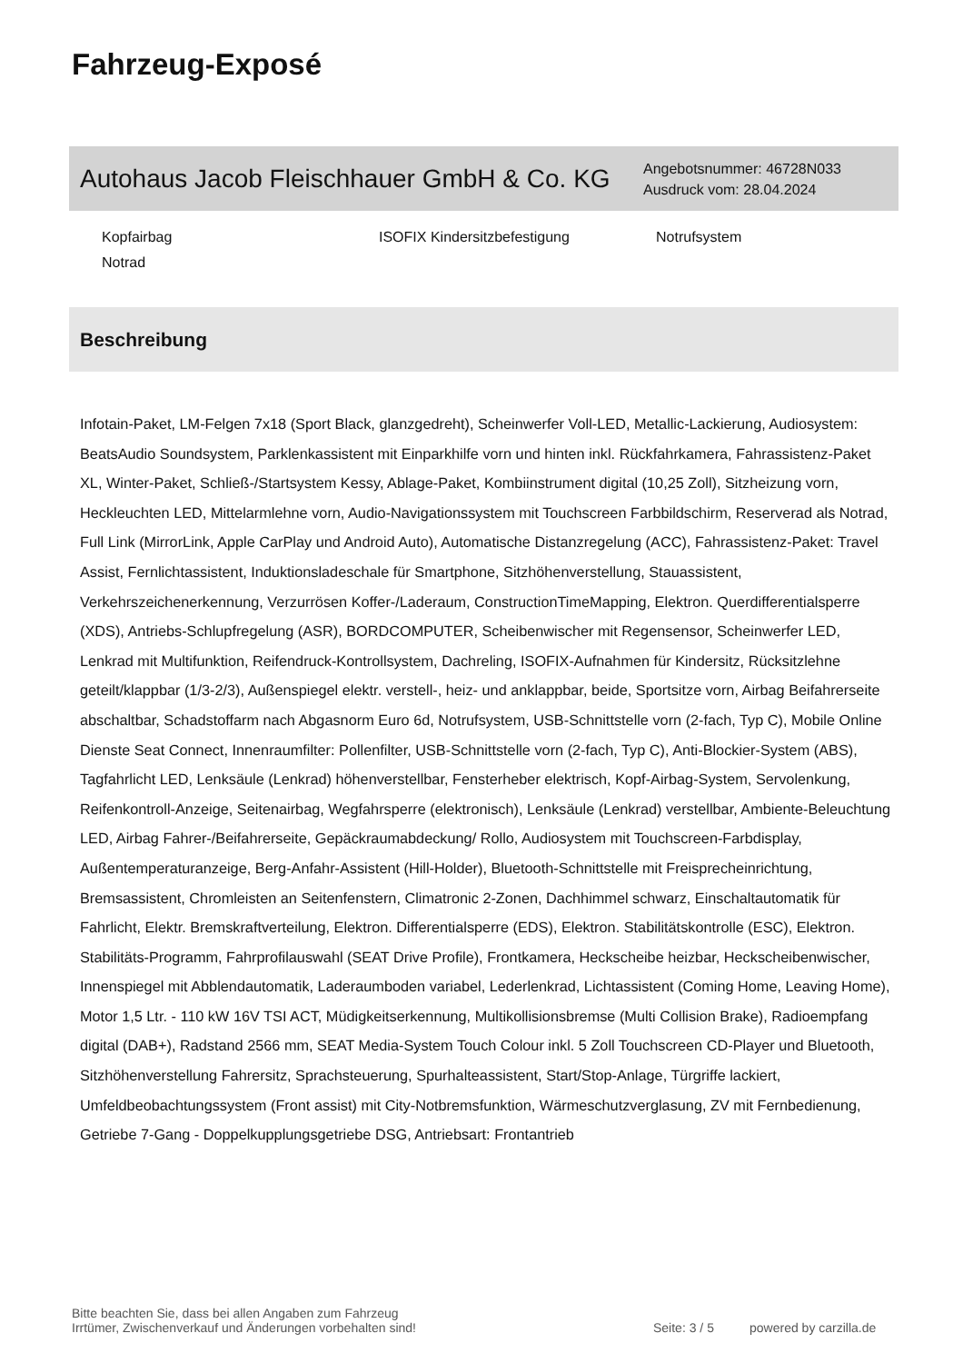Fahrzeug-Exposé
Autohaus Jacob Fleischhauer GmbH & Co. KG
Angebotsnummer: 46728N033
Ausdruck vom: 28.04.2024
Kopfairbag
ISOFIX Kindersitzbefestigung
Notrufsystem
Notrad
Beschreibung
Infotain-Paket, LM-Felgen 7x18 (Sport Black, glanzgedreht), Scheinwerfer Voll-LED, Metallic-Lackierung, Audiosystem: BeatsAudio Soundsystem, Parklenkassistent mit Einparkhilfe vorn und hinten inkl. Rückfahrkamera, Fahrassistenz-Paket XL, Winter-Paket, Schließ-/Startsystem Kessy, Ablage-Paket, Kombiinstrument digital (10,25 Zoll), Sitzheizung vorn, Heckleuchten LED, Mittelarmlehne vorn, Audio-Navigationssystem mit Touchscreen Farbbildschirm, Reserverad als Notrad, Full Link (MirrorLink, Apple CarPlay und Android Auto), Automatische Distanzregelung (ACC), Fahrassistenz-Paket: Travel Assist, Fernlichtassistent, Induktionsladeschale für Smartphone, Sitzhöhenverstellung, Stauassistent, Verkehrszeichenerkennung, Verzurrösen Koffer-/Laderaum, ConstructionTimeMapping, Elektron. Querdifferentialsperre (XDS), Antriebs-Schlupfregelung (ASR), BORDCOMPUTER, Scheibenwischer mit Regensensor, Scheinwerfer LED, Lenkrad mit Multifunktion, Reifendruck-Kontrollsystem, Dachreling, ISOFIX-Aufnahmen für Kindersitz, Rücksitzlehne geteilt/klappbar (1/3-2/3), Außenspiegel elektr. verstell-, heiz- und anklappbar, beide, Sportsitze vorn, Airbag Beifahrerseite abschaltbar, Schadstoffarm nach Abgasnorm Euro 6d, Notrufsystem, USB-Schnittstelle vorn (2-fach, Typ C), Mobile Online Dienste Seat Connect, Innenraumfilter: Pollenfilter, USB-Schnittstelle vorn (2-fach, Typ C), Anti-Blockier-System (ABS), Tagfahrlicht LED, Lenksäule (Lenkrad) höhenverstellbar, Fensterheber elektrisch, Kopf-Airbag-System, Servolenkung, Reifenkontroll-Anzeige, Seitenairbag, Wegfahrsperre (elektronisch), Lenksäule (Lenkrad) verstellbar, Ambiente-Beleuchtung LED, Airbag Fahrer-/Beifahrerseite, Gepäckraumabdeckung/ Rollo, Audiosystem mit Touchscreen-Farbdisplay, Außentemperaturanzeige, Berg-Anfahr-Assistent (Hill-Holder), Bluetooth-Schnittstelle mit Freisprecheinrichtung, Bremsassistent, Chromleisten an Seitenfenstern, Climatronic 2-Zonen, Dachhimmel schwarz, Einschaltautomatik für Fahrlicht, Elektr. Bremskraftverteilung, Elektron. Differentialsperre (EDS), Elektron. Stabilitätskontrolle (ESC), Elektron. Stabilitäts-Programm, Fahrprofilauswahl (SEAT Drive Profile), Frontkamera, Heckscheibe heizbar, Heckscheibenwischer, Innenspiegel mit Abblendautomatik, Laderaumboden variabel, Lederlenkrad, Lichtassistent (Coming Home, Leaving Home), Motor 1,5 Ltr. - 110 kW 16V TSI ACT, Müdigkeitserkennung, Multikollisionsbremse (Multi Collision Brake), Radioempfang digital (DAB+), Radstand 2566 mm, SEAT Media-System Touch Colour inkl. 5 Zoll Touchscreen CD-Player und Bluetooth, Sitzhöhenverstellung Fahrersitz, Sprachsteuerung, Spurhalteassistent, Start/Stop-Anlage, Türgriffe lackiert, Umfeldbeobachtungssystem (Front assist) mit City-Notbremsfunktion, Wärmeschutzverglasung, ZV mit Fernbedienung, Getriebe 7-Gang - Doppelkupplungsgetriebe DSG, Antriebsart: Frontantrieb
Bitte beachten Sie, dass bei allen Angaben zum Fahrzeug
Irrtümer, Zwischenverkauf und Änderungen vorbehalten sind!
Seite: 3 / 5
powered by carzilla.de